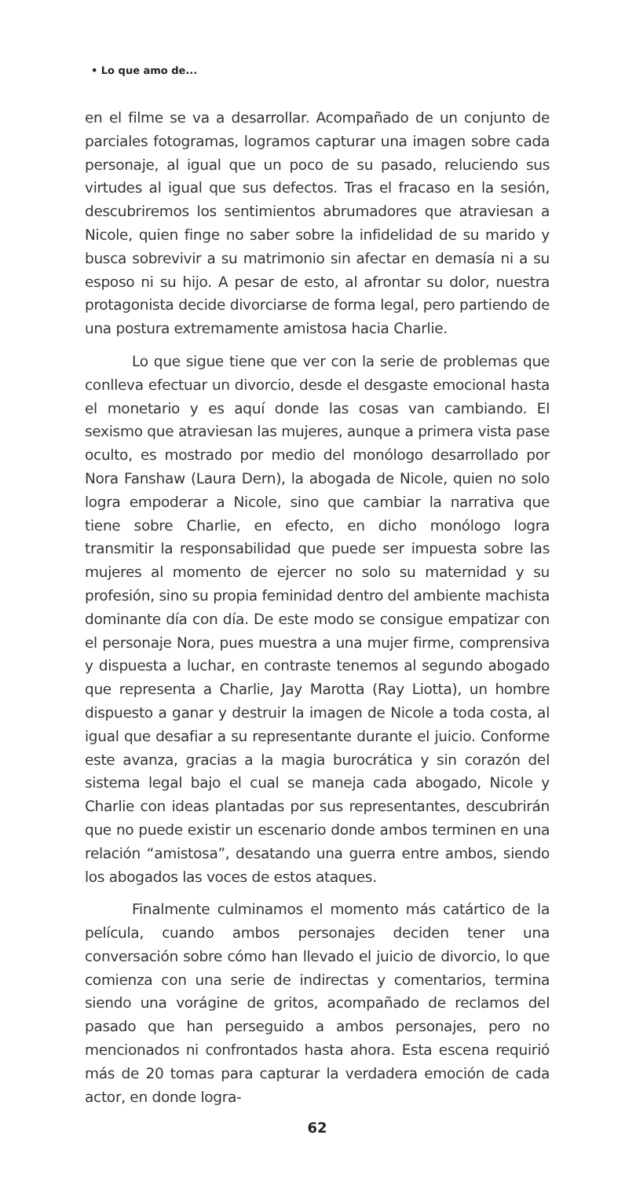• Lo que amo de...
en el filme se va a desarrollar. Acompañado de un conjunto de parciales fotogramas, logramos capturar una imagen sobre cada personaje, al igual que un poco de su pasado, reluciendo sus virtudes al igual que sus defectos. Tras el fracaso en la sesión, descubriremos los sentimientos abrumadores que atraviesan a Nicole, quien finge no saber sobre la infidelidad de su marido y busca sobrevivir a su matrimonio sin afectar en demasía ni a su esposo ni su hijo. A pesar de esto, al afrontar su dolor, nuestra protagonista decide divorciarse de forma legal, pero partiendo de una postura extremamente amistosa hacia Charlie.
Lo que sigue tiene que ver con la serie de problemas que conlleva efectuar un divorcio, desde el desgaste emocional hasta el monetario y es aquí donde las cosas van cambiando. El sexismo que atraviesan las mujeres, aunque a primera vista pase oculto, es mostrado por medio del monólogo desarrollado por Nora Fanshaw (Laura Dern), la abogada de Nicole, quien no solo logra empoderar a Nicole, sino que cambiar la narrativa que tiene sobre Charlie, en efecto, en dicho monólogo logra transmitir la responsabilidad que puede ser impuesta sobre las mujeres al momento de ejercer no solo su maternidad y su profesión, sino su propia feminidad dentro del ambiente machista dominante día con día. De este modo se consigue empatizar con el personaje Nora, pues muestra a una mujer firme, comprensiva y dispuesta a luchar, en contraste tenemos al segundo abogado que representa a Charlie, Jay Marotta (Ray Liotta), un hombre dispuesto a ganar y destruir la imagen de Nicole a toda costa, al igual que desafiar a su representante durante el juicio. Conforme este avanza, gracias a la magia burocrática y sin corazón del sistema legal bajo el cual se maneja cada abogado, Nicole y Charlie con ideas plantadas por sus representantes, descubrirán que no puede existir un escenario donde ambos terminen en una relación “amistosa”, desatando una guerra entre ambos, siendo los abogados las voces de estos ataques.
Finalmente culminamos el momento más catártico de la película, cuando ambos personajes deciden tener una conversación sobre cómo han llevado el juicio de divorcio, lo que comienza con una serie de indirectas y comentarios, termina siendo una vorágine de gritos, acompañado de reclamos del pasado que han perseguido a ambos personajes, pero no mencionados ni confrontados hasta ahora. Esta escena requirió más de 20 tomas para capturar la verdadera emoción de cada actor, en donde logra-
62